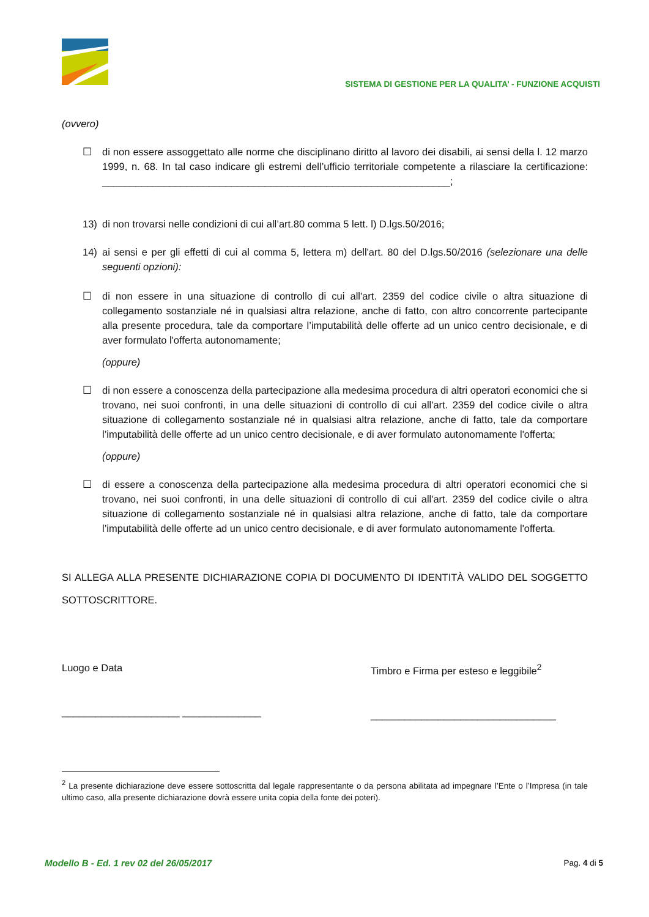SISTEMA DI GESTIONE PER LA QUALITA’ - FUNZIONE ACQUISTI
(ovvero)
☐ di non essere assoggettato alle norme che disciplinano diritto al lavoro dei disabili, ai sensi della l. 12 marzo 1999, n. 68. In tal caso indicare gli estremi dell’ufficio territoriale competente a rilasciare la certificazione: ______________________________________________________________;
13) di non trovarsi nelle condizioni di cui all’art.80 comma 5 lett. l) D.lgs.50/2016;
14) ai sensi e per gli effetti di cui al comma 5, lettera m) dell'art. 80 del D.lgs.50/2016 (selezionare una delle seguenti opzioni):
☐ di non essere in una situazione di controllo di cui all'art. 2359 del codice civile o altra situazione di collegamento sostanziale né in qualsiasi altra relazione, anche di fatto, con altro concorrente partecipante alla presente procedura, tale da comportare l’imputabilità delle offerte ad un unico centro decisionale, e di aver formulato l'offerta autonomamente;
(oppure)
☐ di non essere a conoscenza della partecipazione alla medesima procedura di altri operatori economici che si trovano, nei suoi confronti, in una delle situazioni di controllo di cui all'art. 2359 del codice civile o altra situazione di collegamento sostanziale né in qualsiasi altra relazione, anche di fatto, tale da comportare l’imputabilità delle offerte ad un unico centro decisionale, e di aver formulato autonomamente l'offerta;
(oppure)
☐ di essere a conoscenza della partecipazione alla medesima procedura di altri operatori economici che si trovano, nei suoi confronti, in una delle situazioni di controllo di cui all'art. 2359 del codice civile o altra situazione di collegamento sostanziale né in qualsiasi altra relazione, anche di fatto, tale da comportare l’imputabilità delle offerte ad un unico centro decisionale, e di aver formulato autonomamente l'offerta.
SI ALLEGA ALLA PRESENTE DICHIARAZIONE COPIA DI DOCUMENTO DI IDENTITÀ VALIDO DEL SOGGETTO SOTTOSCRITTORE.
Luogo e Data
_____________________ ______________
Timbro e Firma per esteso e leggibile<sup>2</sup>
_________________________________
<sup>2</sup> La presente dichiarazione deve essere sottoscritta dal legale rappresentante o da persona abilitata ad impegnare l’Ente o l’Impresa (in tale ultimo caso, alla presente dichiarazione dovrà essere unita copia della fonte dei poteri).
Modello B - Ed. 1 rev 02 del 26/05/2017 Pag. 4 di 5